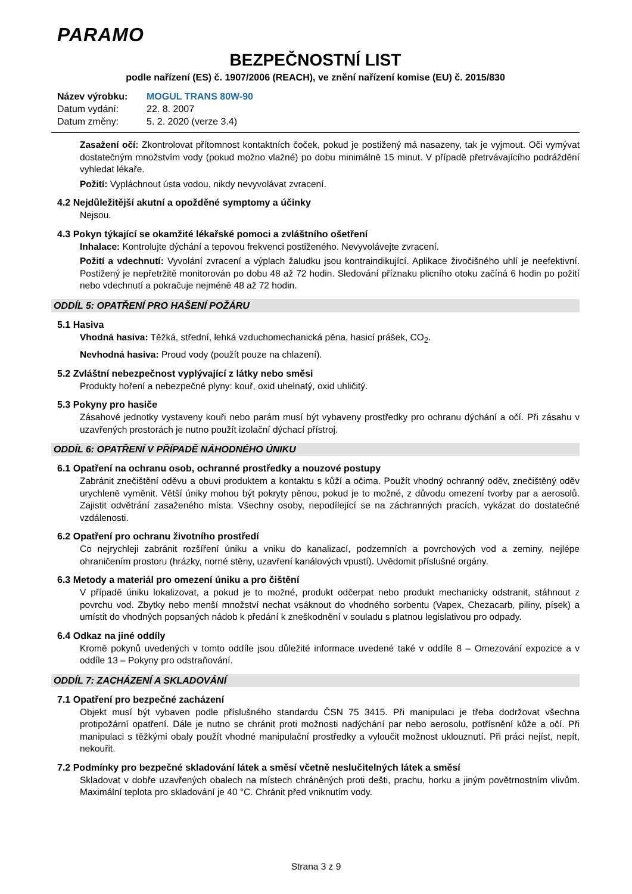PARAMO
BEZPEČNOSTNÍ LIST
podle nařízení (ES) č. 1907/2006 (REACH), ve znění nařízení komise (EU) č. 2015/830
Název výrobku: MOGUL TRANS 80W-90
Datum vydání: 22. 8. 2007
Datum změny: 5. 2. 2020 (verze 3.4)
Zasažení očí: Zkontrolovat přítomnost kontaktních čoček, pokud je postižený má nasazeny, tak je vyjmout. Oči vymývat dostatečným množstvím vody (pokud možno vlažné) po dobu minimálně 15 minut. V případě přetrvávajícího podráždění vyhledat lékaře.
Požití: Vypláchnout ústa vodou, nikdy nevyvolávat zvracení.
4.2 Nejdůležitější akutní a opožděné symptomy a účinky
Nejsou.
4.3 Pokyn týkající se okamžité lékařské pomoci a zvláštního ošetření
Inhalace: Kontrolujte dýchání a tepovou frekvenci postiženého. Nevyvolávejte zvracení.
Požití a vdechnutí: Vyvolání zvracení a výplach žaludku jsou kontraindikující. Aplikace živočišného uhlí je neefektivní. Postižený je nepřetržitě monitorován po dobu 48 až 72 hodin. Sledování příznaku plicního otoku začíná 6 hodin po požití nebo vdechnutí a pokračuje nejméně 48 až 72 hodin.
ODDÍL 5: OPATŘENÍ PRO HAŠENÍ POŽÁRU
5.1 Hasiva
Vhodná hasiva: Těžká, střední, lehká vzduchomechanická pěna, hasicí prášek, CO<sub>2</sub>.
Nevhodná hasiva: Proud vody (použít pouze na chlazení).
5.2 Zvláštní nebezpečnost vyplývající z látky nebo směsi
Produkty hoření a nebezpečné plyny: kouř, oxid uhelnatý, oxid uhličitý.
5.3 Pokyny pro hasiče
Zásahové jednotky vystaveny kouři nebo parám musí být vybaveny prostředky pro ochranu dýchání a očí. Při zásahu v uzavřených prostorách je nutno použít izolační dýchací přístroj.
ODDÍL 6: OPATŘENÍ V PŘÍPADĚ NÁHODNÉHO ÚNIKU
6.1 Opatření na ochranu osob, ochranné prostředky a nouzové postupy
Zabránit znečištění oděvu a obuvi produktem a kontaktu s kůží a očima. Použít vhodný ochranný oděv, znečištěný oděv urychleně vyměnit. Větší úniky mohou být pokryty pěnou, pokud je to možné, z důvodu omezení tvorby par a aerosolů. Zajistit odvětrání zasaženého místa. Všechny osoby, nepodílející se na záchranných pracích, vykázat do dostatečné vzdálenosti.
6.2 Opatření pro ochranu životního prostředí
Co nejrychleji zabránit rozšíření úniku a vniku do kanalizací, podzemních a povrchových vod a zeminy, nejlépe ohraničením prostoru (hrázky, norné stěny, uzavření kanálových vpustí). Uvědomit příslušné orgány.
6.3 Metody a materiál pro omezení úniku a pro čištění
V případě úniku lokalizovat, a pokud je to možné, produkt odčerpat nebo produkt mechanicky odstranit, stáhnout z povrchu vod. Zbytky nebo menší množství nechat vsáknout do vhodného sorbentu (Vapex, Chezacarb, piliny, písek) a umístit do vhodných popsaných nádob k předání k zneškodnění v souladu s platnou legislativou pro odpady.
6.4 Odkaz na jiné oddíly
Kromě pokynů uvedených v tomto oddíle jsou důležité informace uvedené také v oddíle 8 – Omezování expozice a v oddíle 13 – Pokyny pro odstraňování.
ODDÍL 7: ZACHÁZENÍ A SKLADOVÁNÍ
7.1 Opatření pro bezpečné zacházení
Objekt musí být vybaven podle příslušného standardu ČSN 75 3415. Při manipulaci je třeba dodržovat všechna protipožární opatření. Dále je nutno se chránit proti možnosti nadýchání par nebo aerosolu, potřísnění kůže a očí. Při manipulaci s těžkými obaly použít vhodné manipulační prostředky a vyloučit možnost uklouznutí. Při práci nejíst, nepít, nekouřit.
7.2 Podmínky pro bezpečné skladování látek a směsí včetně neslučitelných látek a směsí
Skladovat v dobře uzavřených obalech na místech chráněných proti dešti, prachu, horku a jiným povětrnostním vlivům. Maximální teplota pro skladování je 40 °C. Chránit před vniknutím vody.
Strana 3 z 9